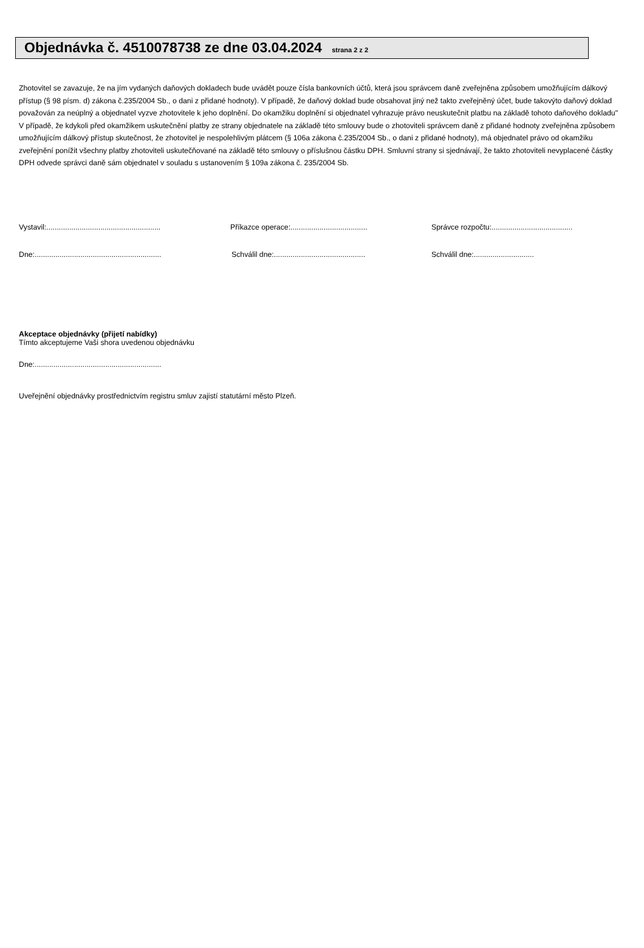Objednávka č. 4510078738 ze dne 03.04.2024 strana 2 z 2
Zhotovitel se zavazuje, že na jím vydaných daňových dokladech bude uvádět pouze čísla bankovních účtů, která jsou správcem daně zveřejněna způsobem umožňujícím dálkový přístup (§ 98 písm. d) zákona č.235/2004 Sb., o dani z přidané hodnoty). V případě, že daňový doklad bude obsahovat jiný než takto zveřejněný účet, bude takovýto daňový doklad považován za neúplný a objednatel vyzve zhotovitele k jeho doplnění. Do okamžiku doplnění si objednatel vyhrazuje právo neuskutečnit platbu na základě tohoto daňového dokladu"
V případě, že kdykoli před okamžikem uskutečnění platby ze strany objednatele na základě této smlouvy bude o zhotoviteli správcem daně z přidané hodnoty zveřejněna způsobem umožňujícím dálkový přístup skutečnost, že zhotovitel je nespolehlivým plátcem (§ 106a zákona č.235/2004 Sb., o dani z přidané hodnoty), má objednatel právo od okamžiku zveřejnění ponížit všechny platby zhotoviteli uskutečňované na základě této smlouvy o příslušnou částku DPH. Smluvní strany si sjednávají, že takto zhotoviteli nevyplacené částky DPH odvede správci daně sám objednatel v souladu s ustanovením § 109a zákona č. 235/2004 Sb.
Vystavil:.......................................................
Příkazce operace:.....................................
Správce rozpočtu:.......................................
Dne:.............................................................
Schválil dne:............................................
Schválil dne:.............................
Akceptace objednávky (přijetí nabídky)
Tímto akceptujeme Vaši shora uvedenou objednávku
Dne:.............................................................
Uveřejnění objednávky prostřednictvím registru smluv zajistí statutární město Plzeň.